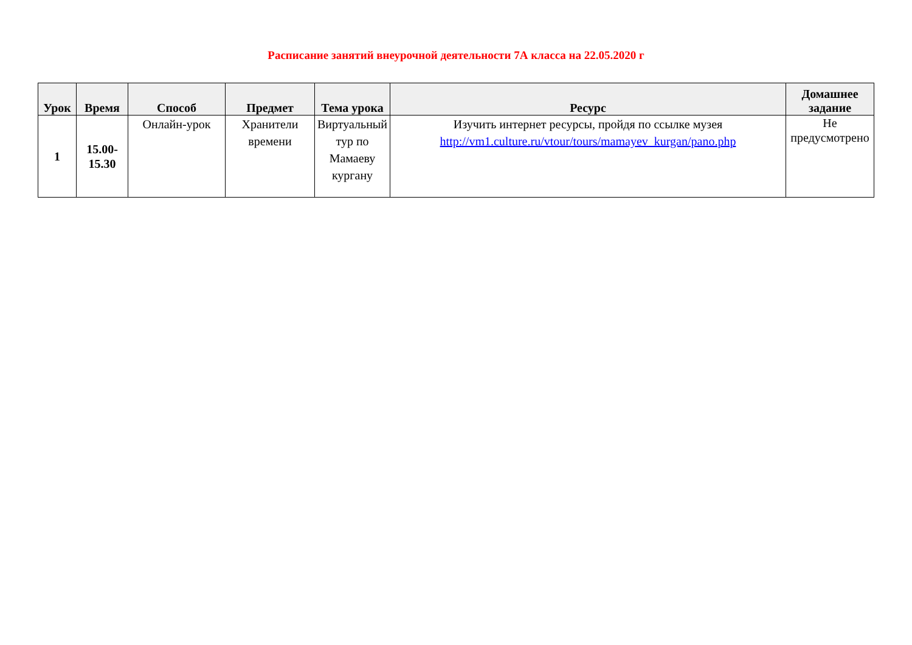Расписание занятий внеурочной деятельности 7А класса на 22.05.2020 г
| Урок | Время | Способ | Предмет | Тема урока | Ресурс | Домашнее задание |
| --- | --- | --- | --- | --- | --- | --- |
| 1 | 15.00- 15.30 | Онлайн-урок | Хранители времени | Виртуальный тур по Мамаеву кургану | Изучить интернет ресурсы, пройдя по ссылке музея http://vm1.culture.ru/vtour/tours/mamayev_kurgan/pano.php | Не предусмотрено |